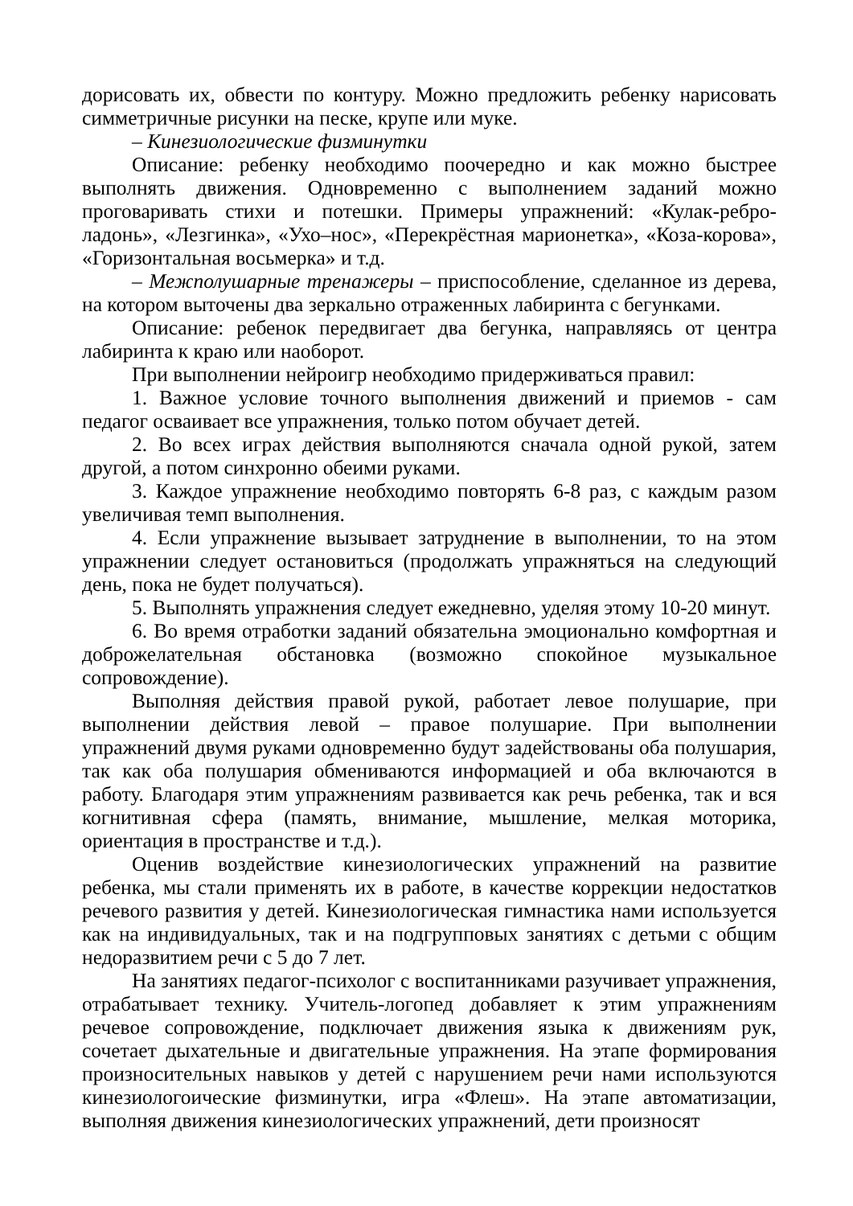дорисовать их, обвести по контуру. Можно предложить ребенку нарисовать симметричные рисунки на песке, крупе или муке.
– Кинезиологические физминутки
Описание: ребенку необходимо поочередно и как можно быстрее выполнять движения. Одновременно с выполнением заданий можно проговаривать стихи и потешки. Примеры упражнений: «Кулак-ребро-ладонь», «Лезгинка», «Ухо–нос», «Перекрёстная марионетка», «Коза-корова», «Горизонтальная восьмерка» и т.д.
– Межполушарные тренажеры – приспособление, сделанное из дерева, на котором выточены два зеркально отраженных лабиринта с бегунками.
Описание: ребенок передвигает два бегунка, направляясь от центра лабиринта к краю или наоборот.
При выполнении нейроигр необходимо придерживаться правил:
1. Важное условие точного выполнения движений и приемов - сам педагог осваивает все упражнения, только потом обучает детей.
2. Во всех играх действия выполняются сначала одной рукой, затем другой, а потом синхронно обеими руками.
3. Каждое упражнение необходимо повторять 6-8 раз, с каждым разом увеличивая темп выполнения.
4. Если упражнение вызывает затруднение в выполнении, то на этом упражнении следует остановиться (продолжать упражняться на следующий день, пока не будет получаться).
5. Выполнять упражнения следует ежедневно, уделяя этому 10-20 минут.
6. Во время отработки заданий обязательна эмоционально комфортная и доброжелательная обстановка (возможно спокойное музыкальное сопровождение).
Выполняя действия правой рукой, работает левое полушарие, при выполнении действия левой – правое полушарие. При выполнении упражнений двумя руками одновременно будут задействованы оба полушария, так как оба полушария обмениваются информацией и оба включаются в работу. Благодаря этим упражнениям развивается как речь ребенка, так и вся когнитивная сфера (память, внимание, мышление, мелкая моторика, ориентация в пространстве и т.д.).
Оценив воздействие кинезиологических упражнений на развитие ребенка, мы стали применять их в работе, в качестве коррекции недостатков речевого развития у детей. Кинезиологическая гимнастика нами используется как на индивидуальных, так и на подгрупповых занятиях с детьми с общим недоразвитием речи с 5 до 7 лет.
На занятиях педагог-психолог с воспитанниками разучивает упражнения, отрабатывает технику. Учитель-логопед добавляет к этим упражнениям речевое сопровождение, подключает движения языка к движениям рук, сочетает дыхательные и двигательные упражнения. На этапе формирования произносительных навыков у детей с нарушением речи нами используются кинезиологоические физминутки, игра «Флеш». На этапе автоматизации, выполняя движения кинезиологических упражнений, дети произносят